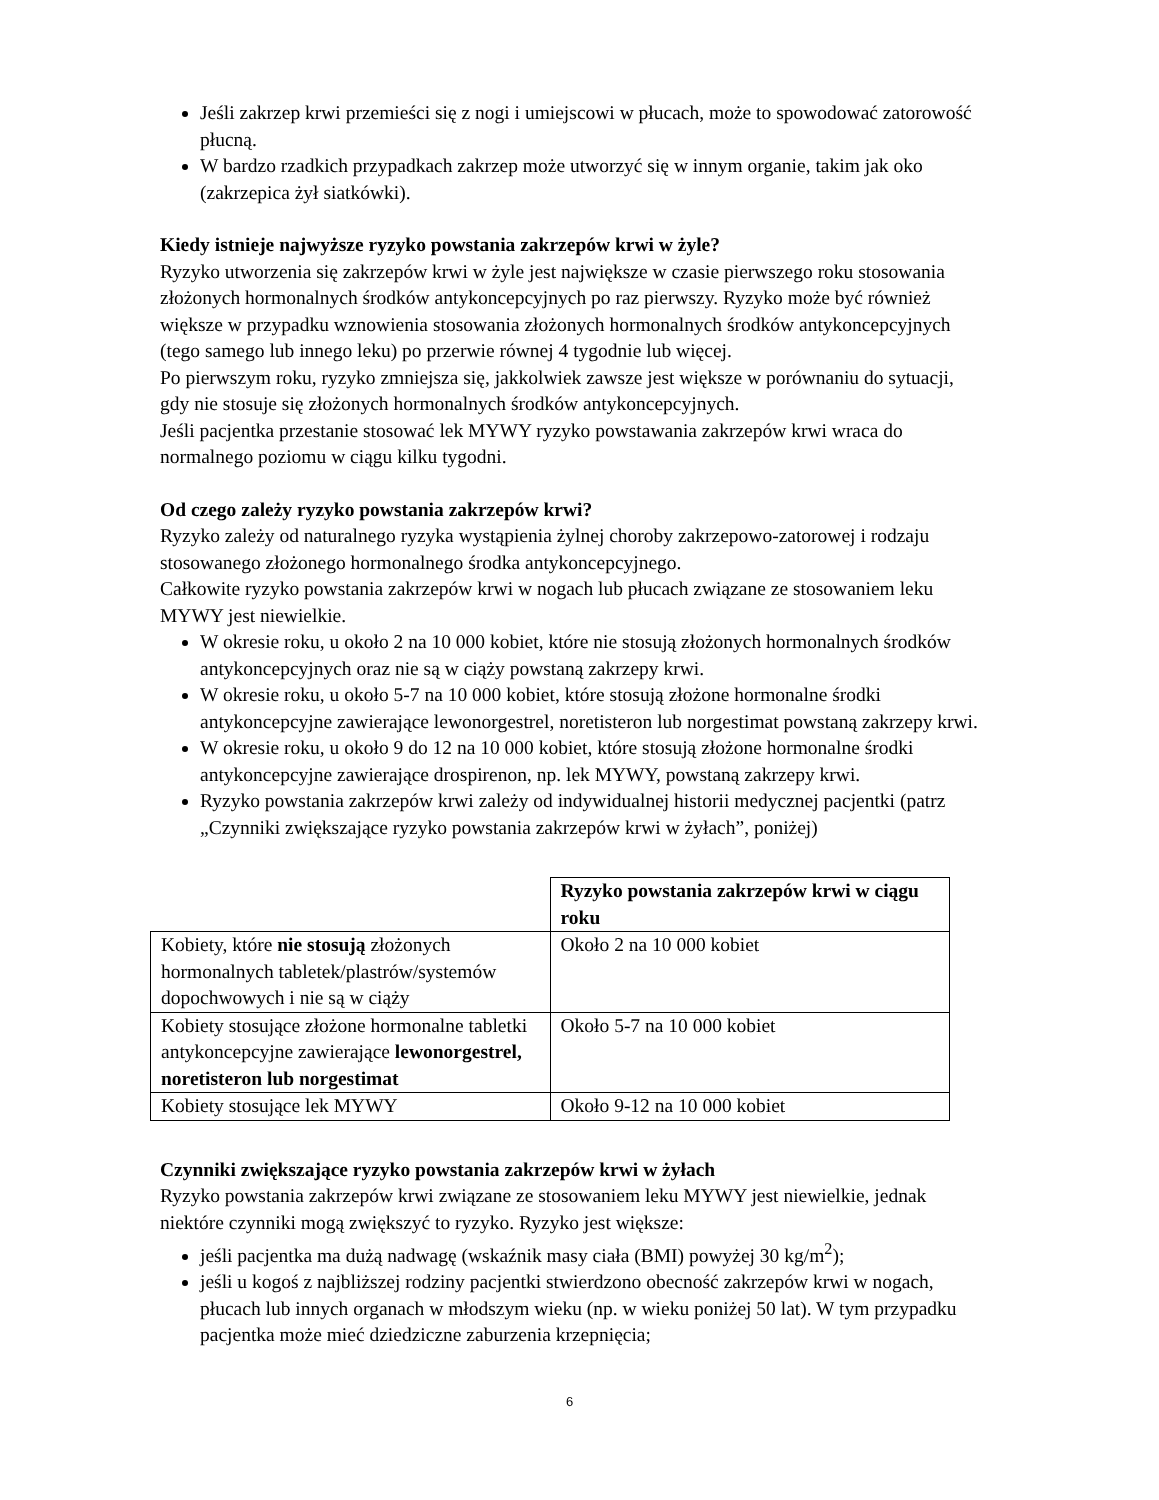Jeśli zakrzep krwi przemieści się z nogi i umiejscowi w płucach, może to spowodować zatorowość płucną.
W bardzo rzadkich przypadkach zakrzep może utworzyć się w innym organie, takim jak oko (zakrzepica żył siatkówki).
Kiedy istnieje najwyższe ryzyko powstania zakrzepów krwi w żyle?
Ryzyko utworzenia się zakrzepów krwi w żyle jest największe w czasie pierwszego roku stosowania złożonych hormonalnych środków antykoncepcyjnych po raz pierwszy. Ryzyko może być również większe w przypadku wznowienia stosowania złożonych hormonalnych środków antykoncepcyjnych (tego samego lub innego leku) po przerwie równej 4 tygodnie lub więcej.
Po pierwszym roku, ryzyko zmniejsza się, jakkolwiek zawsze jest większe w porównaniu do sytuacji, gdy nie stosuje się złożonych hormonalnych środków antykoncepcyjnych.
Jeśli pacjentka przestanie stosować lek MYWY ryzyko powstawania zakrzepów krwi wraca do normalnego poziomu w ciągu kilku tygodni.
Od czego zależy ryzyko powstania zakrzepów krwi?
Ryzyko zależy od naturalnego ryzyka wystąpienia żylnej choroby zakrzepowo-zatorowej i rodzaju stosowanego złożonego hormonalnego środka antykoncepcyjnego.
Całkowite ryzyko powstania zakrzepów krwi w nogach lub płucach związane ze stosowaniem leku MYWY jest niewielkie.
W okresie roku, u około 2 na 10 000 kobiet, które nie stosują złożonych hormonalnych środków antykoncepcyjnych oraz nie są w ciąży powstaną zakrzepy krwi.
W okresie roku, u około 5-7 na 10 000 kobiet, które stosują złożone hormonalne środki antykoncepcyjne zawierające lewonorgestrel, noretisteron lub norgestimat powstaną zakrzepy krwi.
W okresie roku, u około 9 do 12 na 10 000 kobiet, które stosują złożone hormonalne środki antykoncepcyjne zawierające drospirenon, np. lek MYWY, powstaną zakrzepy krwi.
Ryzyko powstania zakrzepów krwi zależy od indywidualnej historii medycznej pacjentki (patrz „Czynniki zwiększające ryzyko powstania zakrzepów krwi w żyłach”, poniżej)
| | Ryzyko powstania zakrzepów krwi w ciągu roku |
| Kobiety, które nie stosują złożonych hormonalnych tabletek/plastrów/systemów dopochwowych i nie są w ciąży | Około 2 na 10 000 kobiet |
| Kobiety stosujące złożone hormonalne tabletki antykoncepcyjne zawierające lewonorgestrel, noretisteron lub norgestimat | Około 5-7 na 10 000 kobiet |
| Kobiety stosujące lek MYWY | Około 9-12 na 10 000 kobiet |
Czynniki zwiększające ryzyko powstania zakrzepów krwi w żyłach
Ryzyko powstania zakrzepów krwi związane ze stosowaniem leku MYWY jest niewielkie, jednak niektóre czynniki mogą zwiększyć to ryzyko. Ryzyko jest większe:
jeśli pacjentka ma dużą nadwagę (wskaźnik masy ciała (BMI) powyżej 30 kg/m<sup>2</sup>);
jeśli u kogoś z najbliższej rodziny pacjentki stwierdzono obecność zakrzepów krwi w nogach, płucach lub innych organach w młodszym wieku (np. w wieku poniżej 50 lat). W tym przypadku pacjentka może mieć dziedziczne zaburzenia krzepnięcia;
6